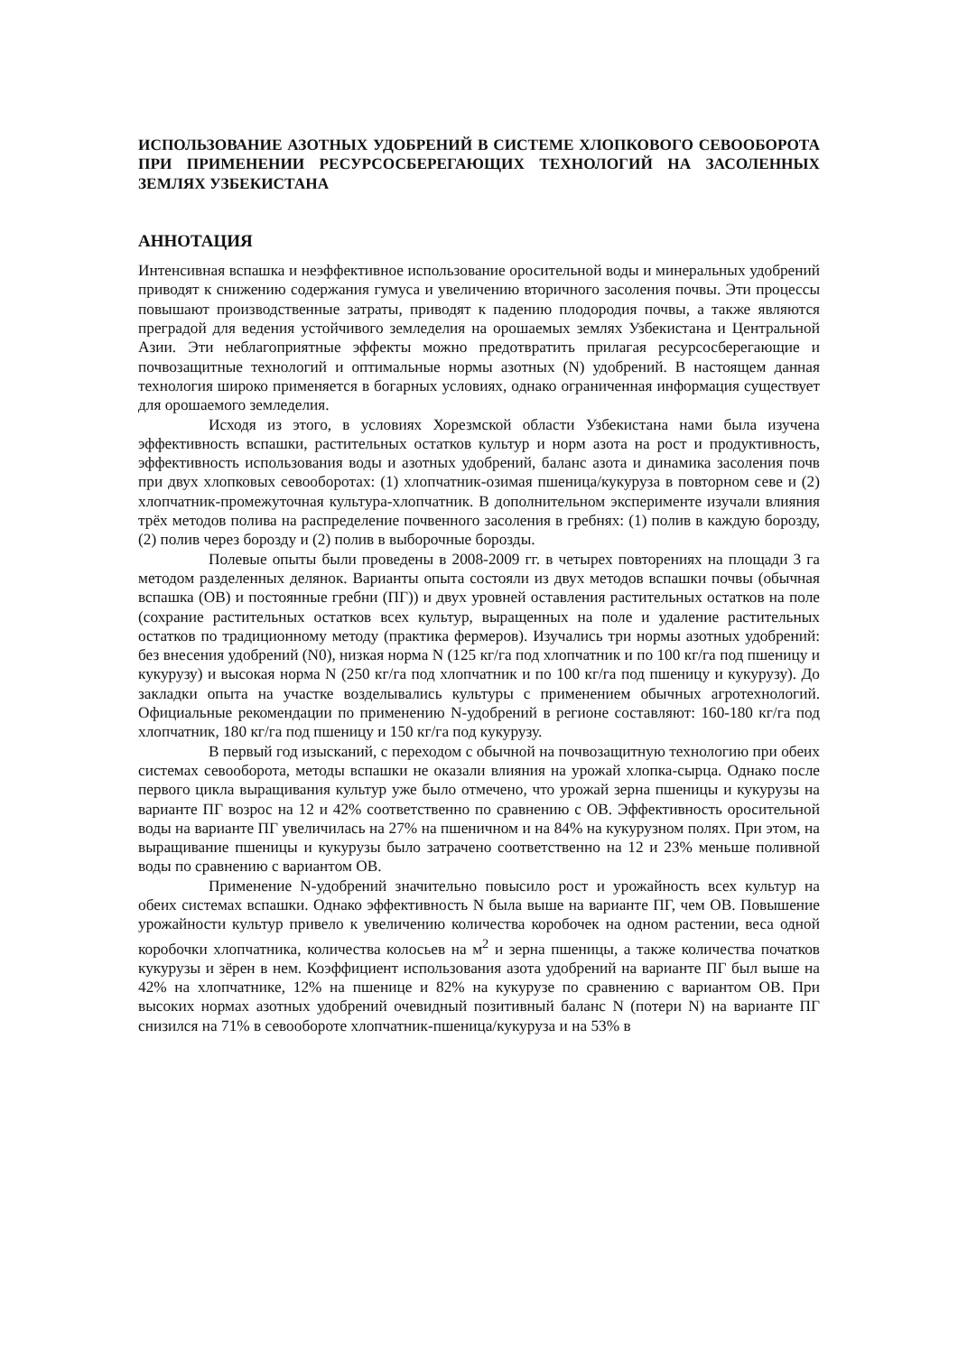ИСПОЛЬЗОВАНИЕ АЗОТНЫХ УДОБРЕНИЙ В СИСТЕМЕ ХЛОПКОВОГО СЕВООБОРОТА ПРИ ПРИМЕНЕНИИ РЕСУРСОСБЕРЕГАЮЩИХ ТЕХНОЛОГИЙ НА ЗАСОЛЕННЫХ ЗЕМЛЯХ УЗБЕКИСТАНА
АННОТАЦИЯ
Интенсивная вспашка и неэффективное использование оросительной воды и минеральных удобрений приводят к снижению содержания гумуса и увеличению вторичного засоления почвы. Эти процессы повышают производственные затраты, приводят к падению плодородия почвы, а также являются преградой для ведения устойчивого земледелия на орошаемых землях Узбекистана и Центральной Азии. Эти неблагоприятные эффекты можно предотвратить прилагая ресурсосберегающие и почвозащитные технологий и оптимальные нормы азотных (N) удобрений. В настоящем данная технология широко применяется в богарных условиях, однако ограниченная информация существует для орошаемого земледелия.
Исходя из этого, в условиях Хорезмской области Узбекистана нами была изучена эффективность вспашки, растительных остатков культур и норм азота на рост и продуктивность, эффективность использования воды и азотных удобрений, баланс азота и динамика засоления почв при двух хлопковых севооборотах: (1) хлопчатник-озимая пшеница/кукуруза в повторном севе и (2) хлопчатник-промежуточная культура-хлопчатник. В дополнительном эксперименте изучали влияния трёх методов полива на распределение почвенного засоления в гребнях: (1) полив в каждую борозду, (2) полив через борозду и (2) полив в выборочные борозды.
Полевые опыты были проведены в 2008-2009 гг. в четырех повторениях на площади 3 га методом разделенных делянок. Варианты опыта состояли из двух методов вспашки почвы (обычная вспашка (ОВ) и постоянные гребни (ПГ)) и двух уровней оставления растительных остатков на поле (сохрание растительных остатков всех культур, выращенных на поле и удаление растительных остатков по традиционному методу (практика фермеров). Изучались три нормы азотных удобрений: без внесения удобрений (N0), низкая норма N (125 кг/га под хлопчатник и по 100 кг/га под пшеницу и кукурузу) и высокая норма N (250 кг/га под хлопчатник и по 100 кг/га под пшеницу и кукурузу). До закладки опыта на участке возделывались культуры с применением обычных агротехнологий. Официальные рекомендации по применению N-удобрений в регионе составляют: 160-180 кг/га под хлопчатник, 180 кг/га под пшеницу и 150 кг/га под кукурузу.
В первый год изысканий, с переходом с обычной на почвозащитную технологию при обеих системах севооборота, методы вспашки не оказали влияния на урожай хлопка-сырца. Однако после первого цикла выращивания культур уже было отмечено, что урожай зерна пшеницы и кукурузы на варианте ПГ возрос на 12 и 42% соответственно по сравнению с ОВ. Эффективность оросительной воды на варианте ПГ увеличилась на 27% на пшеничном и на 84% на кукурузном полях. При этом, на выращивание пшеницы и кукурузы было затрачено соответственно на 12 и 23% меньше поливной воды по сравнению с вариантом ОВ.
Применение N-удобрений значительно повысило рост и урожайность всех культур на обеих системах вспашки. Однако эффективность N была выше на варианте ПГ, чем ОВ. Повышение урожайности культур привело к увеличению количества коробочек на одном растении, веса одной коробочки хлопчатника, количества колосьев на м<sup>2</sup> и зерна пшеницы, а также количества початков кукурузы и зёрен в нем. Коэффициент использования азота удобрений на варианте ПГ был выше на 42% на хлопчатнике, 12% на пшенице и 82% на кукурузе по сравнению с вариантом ОВ. При высоких нормах азотных удобрений очевидный позитивный баланс N (потери N) на варианте ПГ снизился на 71% в севообороте хлопчатник-пшеница/кукуруза и на 53% в